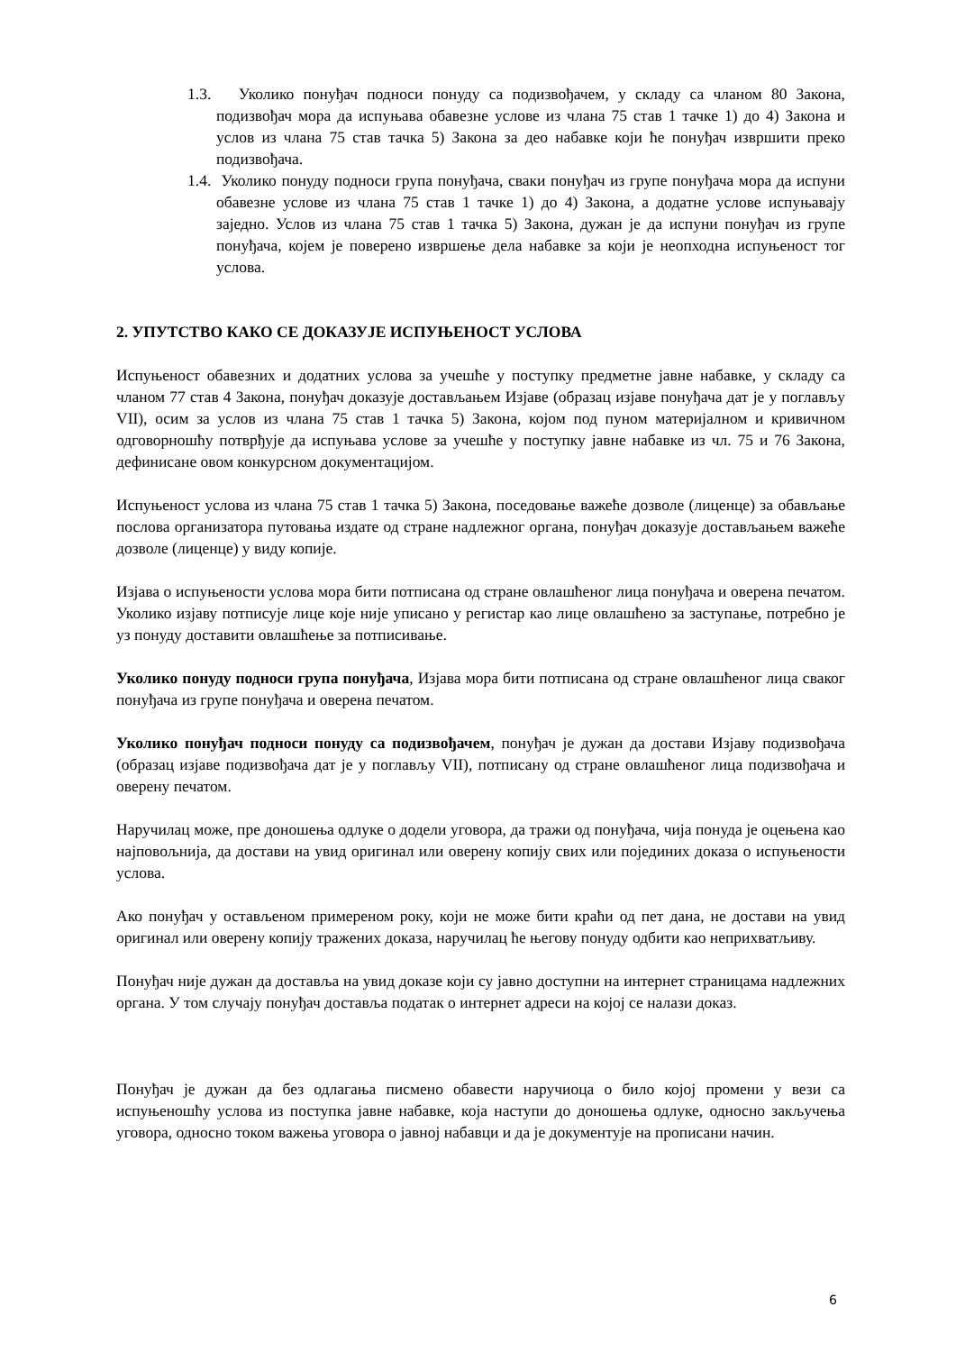1.3. Уколико понуђач подноси понуду са подизвођачем, у складу са чланом 80 Закона, подизвођач мора да испуњава обавезне услове из члана 75 став 1 тачке 1) до 4) Закона и услов из члана 75 став тачка 5) Закона за део набавке који ће понуђач извршити преко подизвођача.
1.4. Уколико понуду подноси група понуђача, сваки понуђач из групе понуђача мора да испуни обавезне услове из члана 75 став 1 тачке 1) до 4) Закона, а додатне услове испуњавају заједно. Услов из члана 75 став 1 тачка 5) Закона, дужан је да испуни понуђач из групе понуђача, којем је поверено извршење дела набавке за који је неопходна испуњеност тог услова.
2. УПУТСТВО КАКО СЕ ДОКАЗУЈЕ ИСПУЊЕНОСТ УСЛОВА
Испуњеност обавезних и додатних услова за учешће у поступку предметне јавне набавке, у складу са чланом 77 став 4 Закона, понуђач доказује достављањем Изјаве (образац изјаве понуђача дат је у поглављу VII), осим за услов из члана 75 став 1 тачка 5) Закона, којом под пуном материјалном и кривичном одговорношћу потврђује да испуњава услове за учешће у поступку јавне набавке из чл. 75 и 76 Закона, дефинисане овом конкурсном документацијом.
Испуњеност услова из члана 75 став 1 тачка 5) Закона, поседовање важеће дозволе (лиценце) за обављање послова организатора путовања издате од стране надлежног органа, понуђач доказује достављањем важеће дозволе (лиценце) у виду копије.
Изјава о испуњености услова мора бити потписана од стране овлашћеног лица понуђача и оверена печатом. Уколико изјаву потписује лице које није уписано у регистар као лице овлашћено за заступање, потребно је уз понуду доставити овлашћење за потписивање.
Уколико понуду подноси група понуђача, Изјава мора бити потписана од стране овлашћеног лица сваког понуђача из групе понуђача и оверена печатом.
Уколико понуђач подноси понуду са подизвођачем, понуђач је дужан да достави Изјаву подизвођача (образац изјаве подизвођача дат је у поглављу VII), потписану од стране овлашћеног лица подизвођача и оверену печатом.
Наручилац може, пре доношења одлуке о додели уговора, да тражи од понуђача, чија понуда је оцењена као најповољнија, да достави на увид оригинал или оверену копију свих или појединих доказа о испуњености услова.
Ако понуђач у остављеном примереном року, који не може бити краћи од пет дана, не достави на увид оригинал или оверену копију тражених доказа, наручилац ће његову понуду одбити као неприхватљиву.
Понуђач није дужан да доставља на увид доказе који су јавно доступни на интернет страницама надлежних органа. У том случају понуђач доставља податак о интернет адреси на којој се налази доказ.
Понуђач је дужан да без одлагања писмено обавести наручиоца о било којој промени у вези са испуњеношћу услова из поступка јавне набавке, која наступи до доношења одлуке, односно закључења уговора, односно током важења уговора о јавној набавци и да је документује на прописани начин.
6